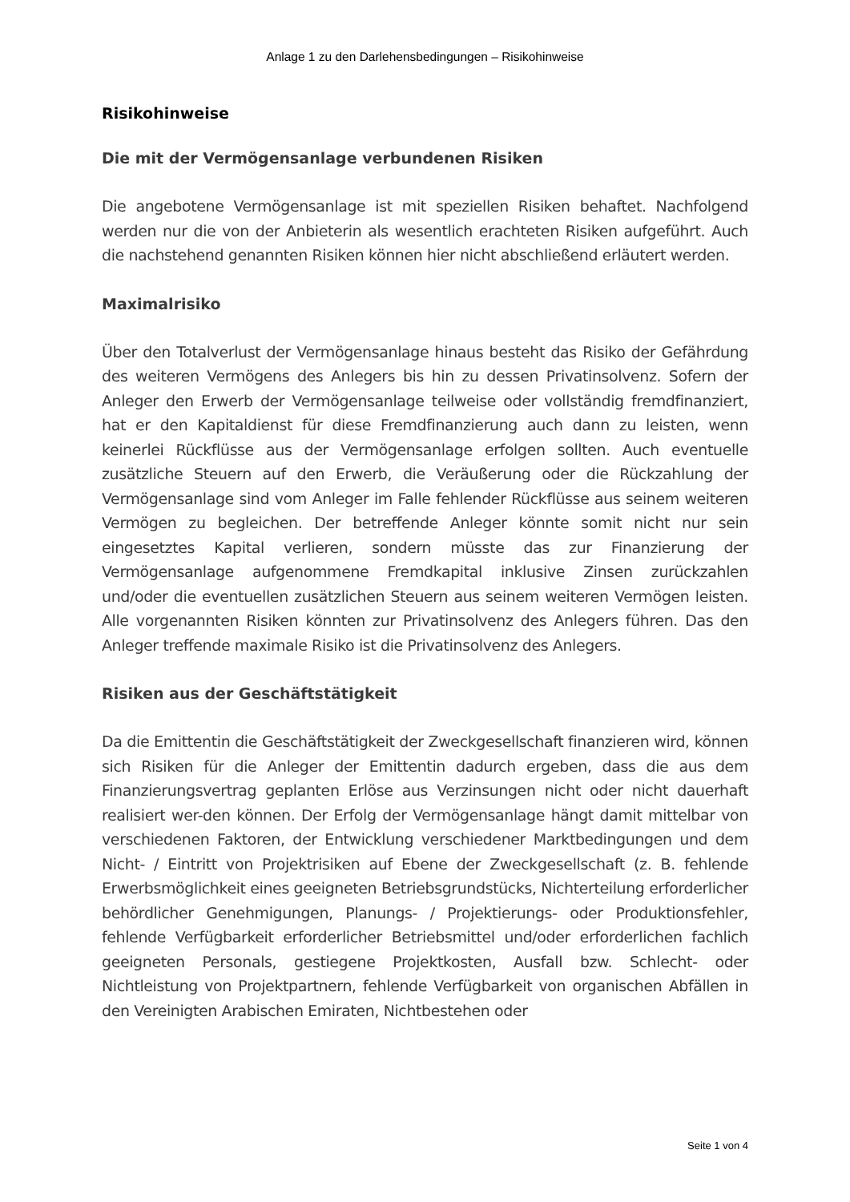Anlage 1 zu den Darlehensbedingungen – Risikohinweise
Risikohinweise
Die mit der Vermögensanlage verbundenen Risiken
Die angebotene Vermögensanlage ist mit speziellen Risiken behaftet. Nachfolgend werden nur die von der Anbieterin als wesentlich erachteten Risiken aufgeführt. Auch die nachstehend genannten Risiken können hier nicht abschließend erläutert werden.
Maximalrisiko
Über den Totalverlust der Vermögensanlage hinaus besteht das Risiko der Gefährdung des weiteren Vermögens des Anlegers bis hin zu dessen Privatinsolvenz. Sofern der Anleger den Erwerb der Vermögensanlage teilweise oder vollständig fremdfinanziert, hat er den Kapitaldienst für diese Fremdfinanzierung auch dann zu leisten, wenn keinerlei Rückflüsse aus der Vermögensanlage erfolgen sollten. Auch eventuelle zusätzliche Steuern auf den Erwerb, die Veräußerung oder die Rückzahlung der Vermögensanlage sind vom Anleger im Falle fehlender Rückflüsse aus seinem weiteren Vermögen zu begleichen. Der betreffende Anleger könnte somit nicht nur sein eingesetztes Kapital verlieren, sondern müsste das zur Finanzierung der Vermögensanlage aufgenommene Fremdkapital inklusive Zinsen zurückzahlen und/oder die eventuellen zusätzlichen Steuern aus seinem weiteren Vermögen leisten. Alle vorgenannten Risiken könnten zur Privatinsolvenz des Anlegers führen. Das den Anleger treffende maximale Risiko ist die Privatinsolvenz des Anlegers.
Risiken aus der Geschäftstätigkeit
Da die Emittentin die Geschäftstätigkeit der Zweckgesellschaft finanzieren wird, können sich Risiken für die Anleger der Emittentin dadurch ergeben, dass die aus dem Finanzierungsvertrag geplanten Erlöse aus Verzinsungen nicht oder nicht dauerhaft realisiert wer-den können. Der Erfolg der Vermögensanlage hängt damit mittelbar von verschiedenen Faktoren, der Entwicklung verschiedener Marktbedingungen und dem Nicht- / Eintritt von Projektrisiken auf Ebene der Zweckgesellschaft (z. B. fehlende Erwerbsmöglichkeit eines geeigneten Betriebsgrundstücks, Nichterteilung erforderlicher behördlicher Genehmigungen, Planungs- / Projektierungs- oder Produktionsfehler, fehlende Verfügbarkeit erforderlicher Betriebsmittel und/oder erforderlichen fachlich geeigneten Personals, gestiegene Projektkosten, Ausfall bzw. Schlecht- oder Nichtleistung von Projektpartnern, fehlende Verfügbarkeit von organischen Abfällen in den Vereinigten Arabischen Emiraten, Nichtbestehen oder
Seite 1 von 4